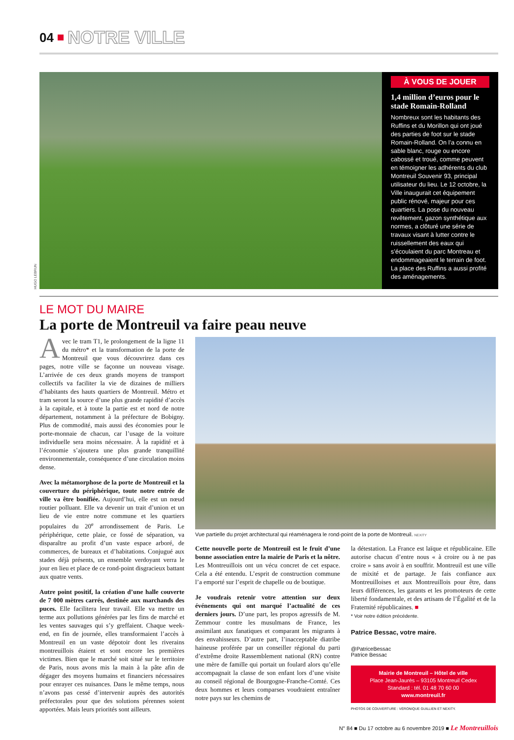04 NOTRE VILLE
HUGO LEBRUN
À VOUS DE JOUER
1,4 million d’euros pour le stade Romain-Rolland
Nombreux sont les habitants des Ruffins et du Morillon qui ont joué des parties de foot sur le stade Romain-Rolland. On l’a connu en sable blanc, rouge ou encore cabossé et troué, comme peuvent en témoigner les adhérents du club Montreuil Souvenir 93, principal utilisateur du lieu. Le 12 octobre, la Ville inaugurait cet équipement public rénové, majeur pour ces quartiers. La pose du nouveau revêtement, gazon synthétique aux normes, a clôturé une série de travaux visant à lutter contre le ruissellement des eaux qui s’écoulaient du parc Montreau et endommageaient le terrain de foot. La place des Ruffins a aussi profité des aménagements.
LE MOT DU MAIRE
La porte de Montreuil va faire peau neuve
Avec le tram T1, le prolongement de la ligne 11 du métro* et la transformation de la porte de Montreuil que vous découvrirez dans ces pages, notre ville se façonne un nouveau visage. L’arrivée de ces deux grands moyens de transport collectifs va faciliter la vie de dizaines de milliers d’habitants des hauts quartiers de Montreuil. Métro et tram seront la source d’une plus grande rapidité d’accès à la capitale, et à toute la partie est et nord de notre département, notamment à la préfecture de Bobigny. Plus de commodité, mais aussi des économies pour le porte-monnaie de chacun, car l’usage de la voiture individuelle sera moins nécessaire. À la rapidité et à l’économie s’ajoutera une plus grande tranquillité environnementale, conséquence d’une circulation moins dense.
Avec la métamorphose de la porte de Montreuil et la couverture du périphérique, toute notre entrée de ville va être bonifiée. Aujourd’hui, elle est un nœud routier polluant. Elle va devenir un trait d’union et un lieu de vie entre notre commune et les quartiers populaires du 20<sup>e</sup> arrondissement de Paris. Le périphérique, cette plaie, ce fossé de séparation, va disparaître au profit d’un vaste espace arboré, de commerces, de bureaux et d’habitations. Conjugué aux stades déjà présents, un ensemble verdoyant verra le jour en lieu et place de ce rond-point disgracieux battant aux quatre vents.
Autre point positif, la création d’une halle couverte de 7 000 mètres carrés, destinée aux marchands des puces. Elle facilitera leur travail. Elle va mettre un terme aux pollutions générées par les fins de marché et les ventes sauvages qui s’y greffaient. Chaque week-end, en fin de journée, elles transformaient l’accès à Montreuil en un vaste dépotoir dont les riverains montreuillois étaient et sont encore les premières victimes. Bien que le marché soit situé sur le territoire de Paris, nous avons mis la main à la pâte afin de dégager des moyens humains et financiers nécessaires pour enrayer ces nuisances. Dans le même temps, nous n’avons pas cessé d’intervenir auprès des autorités préfectorales pour que des solutions pérennes soient apportées. Mais leurs priorités sont ailleurs.
Vue partielle du projet architectural qui réaménagera le rond-point de la porte de Montreuil. NEXITY
Cette nouvelle porte de Montreuil est le fruit d’une bonne association entre la mairie de Paris et la nôtre. Les Montreuillois ont un vécu concret de cet espace. Cela a été entendu. L’esprit de construction commune l’a emporté sur l’esprit de chapelle ou de boutique.
Je voudrais retenir votre attention sur deux événements qui ont marqué l’actualité de ces derniers jours. D’une part, les propos agressifs de M. Zemmour contre les musulmans de France, les assimilant aux fanatiques et comparant les migrants à des envahisseurs. D’autre part, l’inacceptable diatribe haineuse proférée par un conseiller régional du parti d’extrême droite Rassemblement national (RN) contre une mère de famille qui portait un foulard alors qu’elle accompagnait la classe de son enfant lors d’une visite au conseil régional de Bourgogne-Franche-Comté. Ces deux hommes et leurs comparses voudraient entraîner notre pays sur les chemins de
la détestation. La France est laïque et républicaine. Elle autorise chacun d’entre nous « à croire ou à ne pas croire » sans avoir à en souffrir. Montreuil est une ville de mixité et de partage. Je fais confiance aux Montreuilloises et aux Montreuillois pour être, dans leurs différences, les garants et les promoteurs de cette liberté fondamentale, et des artisans de l’Égalité et de la Fraternité républicaines. ■
* Voir notre édition précédente.
Patrice Bessac, votre maire.
@PatriceBessac
Patrice Bessac
Mairie de Montreuil – Hôtel de ville
Place Jean-Jaurès – 93105 Montreuil Cedex
Standard : tél. 01 48 70 60 00
www.montreuil.fr
PHOTOS DE COUVERTURE : VÉRONIQUE GUILLIEN ET NEXITY.
N° 84 ■ Du 17 octobre au 6 novembre 2019 ■ Le Montreuillois